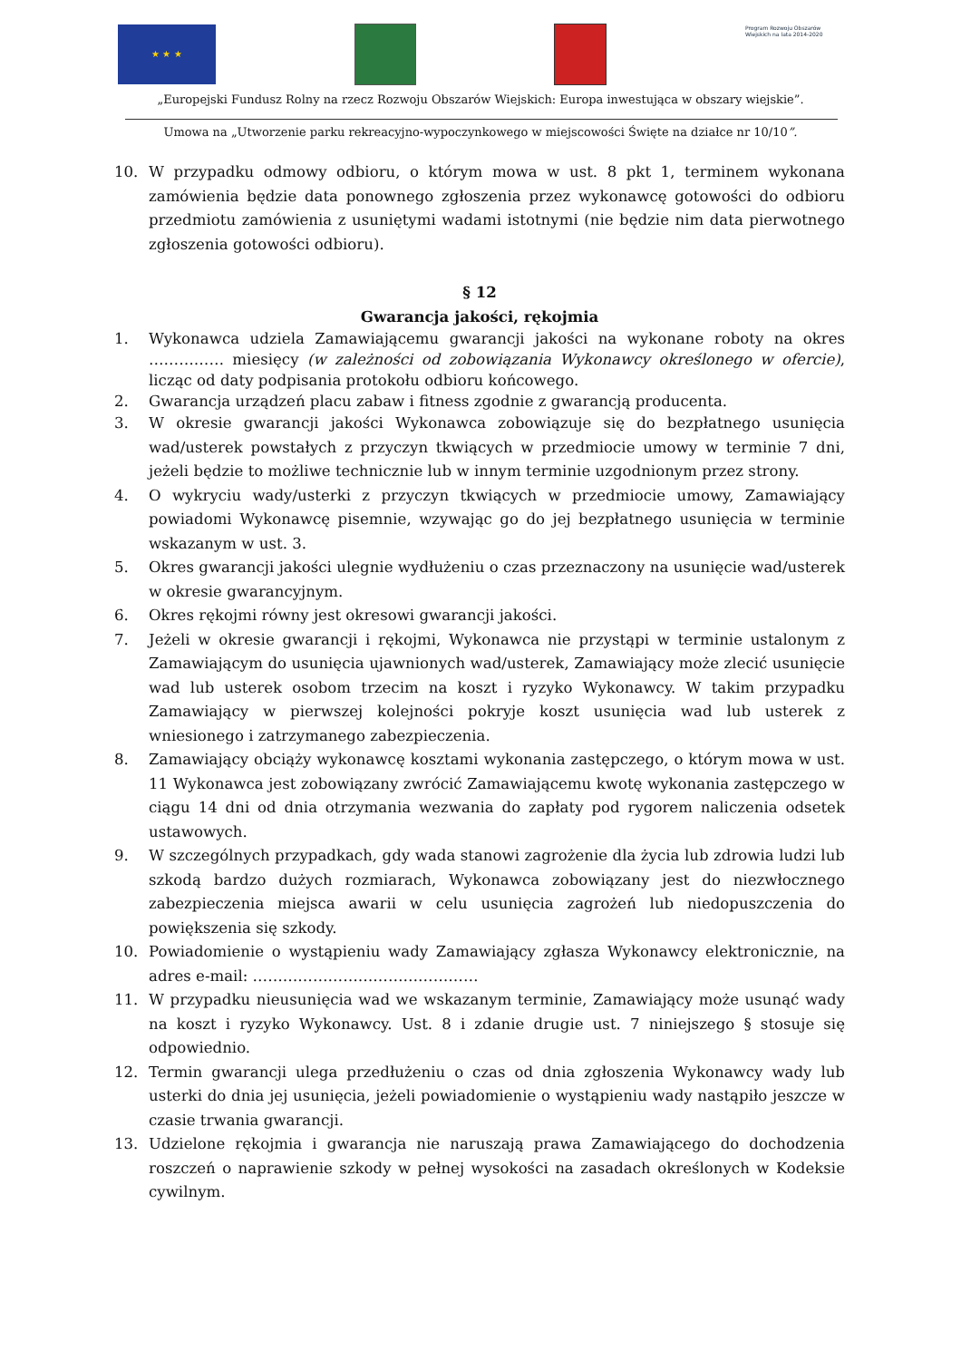★ ★ ★
Program Rozwoju Obszarów Wiejskich na lata 2014-2020
„Europejski Fundusz Rolny na rzecz Rozwoju Obszarów Wiejskich: Europa inwestująca w obszary wiejskie”.
Umowa na „Utworzenie parku rekreacyjno-wypoczynkowego w miejscowości Święte na działce nr 10/10”.
10. W przypadku odmowy odbioru, o którym mowa w ust. 8 pkt 1, terminem wykonana zamówienia będzie data ponownego zgłoszenia przez wykonawcę gotowości do odbioru przedmiotu zamówienia z usuniętymi wadami istotnymi (nie będzie nim data pierwotnego zgłoszenia gotowości odbioru).
§ 12
Gwarancja jakości, rękojmia
1. Wykonawca udziela Zamawiającemu gwarancji jakości na wykonane roboty na okres …………… miesięcy (w zależności od zobowiązania Wykonawcy określonego w ofercie), licząc od daty podpisania protokołu odbioru końcowego.
2. Gwarancja urządzeń placu zabaw i fitness zgodnie z gwarancją producenta.
3. W okresie gwarancji jakości Wykonawca zobowiązuje się do bezpłatnego usunięcia wad/usterek powstałych z przyczyn tkwiących w przedmiocie umowy w terminie 7 dni, jeżeli będzie to możliwe technicznie lub w innym terminie uzgodnionym przez strony.
4. O wykryciu wady/usterki z przyczyn tkwiących w przedmiocie umowy, Zamawiający powiadomi Wykonawcę pisemnie, wzywając go do jej bezpłatnego usunięcia w terminie wskazanym w ust. 3.
5. Okres gwarancji jakości ulegnie wydłużeniu o czas przeznaczony na usunięcie wad/usterek w okresie gwarancyjnym.
6. Okres rękojmi równy jest okresowi gwarancji jakości.
7. Jeżeli w okresie gwarancji i rękojmi, Wykonawca nie przystąpi w terminie ustalonym z Zamawiającym do usunięcia ujawnionych wad/usterek, Zamawiający może zlecić usunięcie wad lub usterek osobom trzecim na koszt i ryzyko Wykonawcy. W takim przypadku Zamawiający w pierwszej kolejności pokryje koszt usunięcia wad lub usterek z wniesionego i zatrzymanego zabezpieczenia.
8. Zamawiający obciąży wykonawcę kosztami wykonania zastępczego, o którym mowa w ust. 11 Wykonawca jest zobowiązany zwrócić Zamawiającemu kwotę wykonania zastępczego w ciągu 14 dni od dnia otrzymania wezwania do zapłaty pod rygorem naliczenia odsetek ustawowych.
9. W szczególnych przypadkach, gdy wada stanowi zagrożenie dla życia lub zdrowia ludzi lub szkodą bardzo dużych rozmiarach, Wykonawca zobowiązany jest do niezwłocznego zabezpieczenia miejsca awarii w celu usunięcia zagrożeń lub niedopuszczenia do powiększenia się szkody.
10. Powiadomienie o wystąpieniu wady Zamawiający zgłasza Wykonawcy elektronicznie, na adres e-mail: ………………………………………
11. W przypadku nieusunięcia wad we wskazanym terminie, Zamawiający może usunąć wady na koszt i ryzyko Wykonawcy. Ust. 8 i zdanie drugie ust. 7 niniejszego § stosuje się odpowiednio.
12. Termin gwarancji ulega przedłużeniu o czas od dnia zgłoszenia Wykonawcy wady lub usterki do dnia jej usunięcia, jeżeli powiadomienie o wystąpieniu wady nastąpiło jeszcze w czasie trwania gwarancji.
13. Udzielone rękojmia i gwarancja nie naruszają prawa Zamawiającego do dochodzenia roszczeń o naprawienie szkody w pełnej wysokości na zasadach określonych w Kodeksie cywilnym.